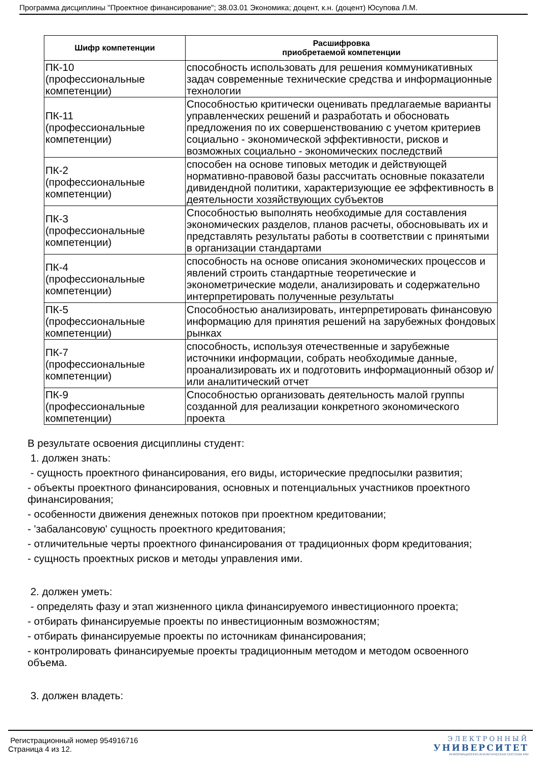Программа дисциплины "Проектное финансирование"; 38.03.01 Экономика; доцент, к.н. (доцент) Юсупова Л.М.
| Шифр компетенции | Расшифровка приобретаемой компетенции |
| --- | --- |
| ПК-10 (профессиональные компетенции) | способность использовать для решения коммуникативных задач современные технические средства и информационные технологии |
| ПК-11 (профессиональные компетенции) | Способностью критически оценивать предлагаемые варианты управленческих решений и разработать и обосновать предложения по их совершенствованию с учетом критериев социально - экономической эффективности, рисков и возможных социально - экономических последствий |
| ПК-2 (профессиональные компетенции) | способен на основе типовых методик и действующей нормативно-правовой базы рассчитать основные показатели дивидендной политики, характеризующие ее эффективность в деятельности хозяйствующих субъектов |
| ПК-3 (профессиональные компетенции) | Способностью выполнять необходимые для составления экономических разделов, планов расчеты, обосновывать их и представлять результаты работы в соответствии с принятыми в организации стандартами |
| ПК-4 (профессиональные компетенции) | способность на основе описания экономических процессов и явлений строить стандартные теоретические и эконометрические модели, анализировать и содержательно интерпретировать полученные результаты |
| ПК-5 (профессиональные компетенции) | Способностью анализировать, интерпретировать финансовую информацию для принятия решений на зарубежных фондовых рынках |
| ПК-7 (профессиональные компетенции) | способность, используя отечественные и зарубежные источники информации, собрать необходимые данные, проанализировать их и подготовить информационный обзор и/или аналитический отчет |
| ПК-9 (профессиональные компетенции) | Способностью организовать деятельность малой группы созданной для реализации конкретного экономического проекта |
В результате освоения дисциплины студент:
1. должен знать:
- сущность проектного финансирования, его виды, исторические предпосылки развития;
- объекты проектного финансирования, основных и потенциальных участников проектного финансирования;
- особенности движения денежных потоков при проектном кредитовании;
- 'забалансовую' сущность проектного кредитования;
- отличительные черты проектного финансирования от традиционных форм кредитования;
- сущность проектных рисков и методы управления ими.
2. должен уметь:
- определять фазу и этап жизненного цикла финансируемого инвестиционного проекта;
- отбирать финансируемые проекты по инвестиционным возможностям;
- отбирать финансируемые проекты по источникам финансирования;
- контролировать финансируемые проекты традиционным методом и методом освоенного объема.
3. должен владеть:
Регистрационный номер 954916716
Страница 4 из 12.
ЭЛЕКТРОННЫЙ
УНИВЕРСИТЕТ
ИНФОРМАЦИОННО-АНАЛИТИЧЕСКАЯ СИСТЕМА КФУ